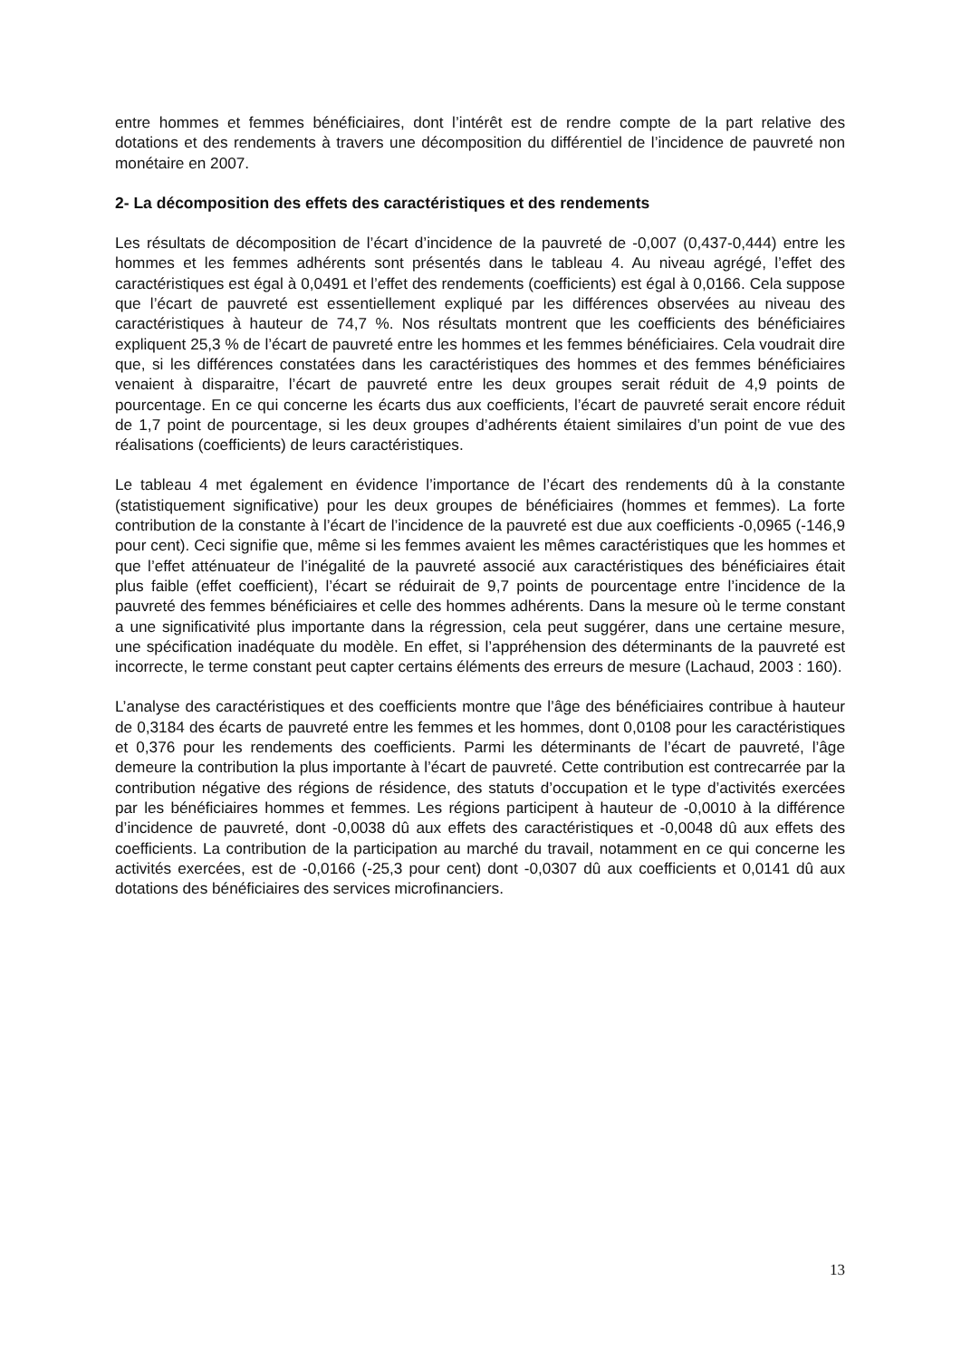entre hommes et femmes bénéficiaires, dont l’intérêt est de rendre compte de la part relative des dotations et des rendements à travers une décomposition du différentiel de l’incidence de pauvreté non monétaire en 2007.
2- La décomposition des effets des caractéristiques et des rendements
Les résultats de décomposition de l’écart d’incidence de la pauvreté de -0,007 (0,437-0,444) entre les hommes et les femmes adhérents sont présentés dans le tableau 4. Au niveau agrégé, l’effet des caractéristiques est égal à 0,0491 et l’effet des rendements (coefficients) est égal à 0,0166. Cela suppose que l’écart de pauvreté est essentiellement expliqué par les différences observées au niveau des caractéristiques à hauteur de 74,7 %. Nos résultats montrent que les coefficients des bénéficiaires expliquent 25,3 % de l’écart de pauvreté entre les hommes et les femmes bénéficiaires. Cela voudrait dire que, si les différences constatées dans les caractéristiques des hommes et des femmes bénéficiaires venaient à disparaitre, l’écart de pauvreté entre les deux groupes serait réduit de 4,9 points de pourcentage. En ce qui concerne les écarts dus aux coefficients, l’écart de pauvreté serait encore réduit de 1,7 point de pourcentage, si les deux groupes d’adhérents étaient similaires d’un point de vue des réalisations (coefficients) de leurs caractéristiques.
Le tableau 4 met également en évidence l’importance de l’écart des rendements dû à la constante (statistiquement significative) pour les deux groupes de bénéficiaires (hommes et femmes). La forte contribution de la constante à l’écart de l’incidence de la pauvreté est due aux coefficients -0,0965 (-146,9 pour cent). Ceci signifie que, même si les femmes avaient les mêmes caractéristiques que les hommes et que l’effet atténuateur de l’inégalité de la pauvreté associé aux caractéristiques des bénéficiaires était plus faible (effet coefficient), l’écart se réduirait de 9,7 points de pourcentage entre l’incidence de la pauvreté des femmes bénéficiaires et celle des hommes adhérents. Dans la mesure où le terme constant a une significativité plus importante dans la régression, cela peut suggérer, dans une certaine mesure, une spécification inadéquate du modèle. En effet, si l’appréhension des déterminants de la pauvreté est incorrecte, le terme constant peut capter certains éléments des erreurs de mesure (Lachaud, 2003 : 160).
L’analyse des caractéristiques et des coefficients montre que l’âge des bénéficiaires contribue à hauteur de 0,3184 des écarts de pauvreté entre les femmes et les hommes, dont 0,0108 pour les caractéristiques et 0,376 pour les rendements des coefficients. Parmi les déterminants de l’écart de pauvreté, l’âge demeure la contribution la plus importante à l’écart de pauvreté. Cette contribution est contrecarrée par la contribution négative des régions de résidence, des statuts d’occupation et le type d’activités exercées par les bénéficiaires hommes et femmes. Les régions participent à hauteur de -0,0010 à la différence d’incidence de pauvreté, dont -0,0038 dû aux effets des caractéristiques et -0,0048 dû aux effets des coefficients. La contribution de la participation au marché du travail, notamment en ce qui concerne les activités exercées, est de -0,0166 (-25,3 pour cent) dont -0,0307 dû aux coefficients et 0,0141 dû aux dotations des bénéficiaires des services microfinanciers.
13